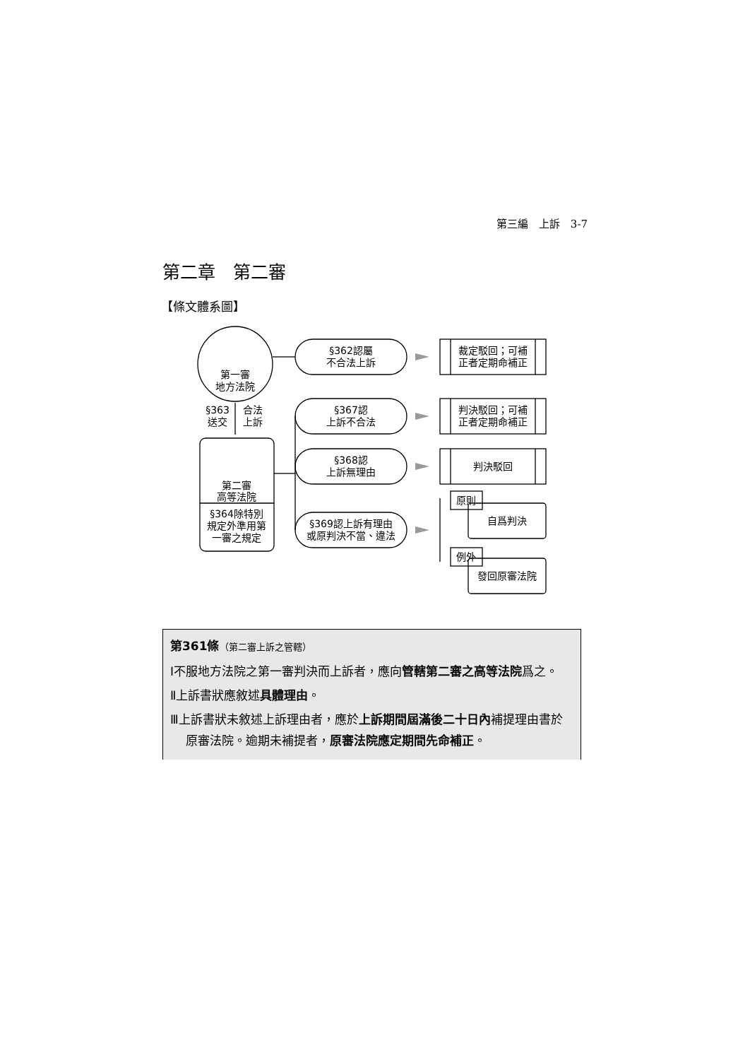第三編　上訴　3-7
第二章　第二審
【條文體系圖】
第一審
地方法院
§363
送交
合法
上訴
第二審
高等法院
§364除特別
規定外準用第
一審之規定
§362認屬
不合法上訴
§367認
上訴不合法
§368認
上訴無理由
§369認上訴有理由
或原判決不當、違法
裁定駁回；可補
正者定期命補正
判決駁回；可補
正者定期命補正
判決駁回
原則
自爲判決
例外
發回原審法院
第361條（第二審上訴之管轄）
Ⅰ不服地方法院之第一審判決而上訴者，應向管轄第二審之高等法院爲之。
Ⅱ上訴書狀應敘述具體理由。
Ⅲ上訴書狀未敘述上訴理由者，應於上訴期間屆滿後二十日內補提理由書於原審法院。逾期未補提者，原審法院應定期間先命補正。